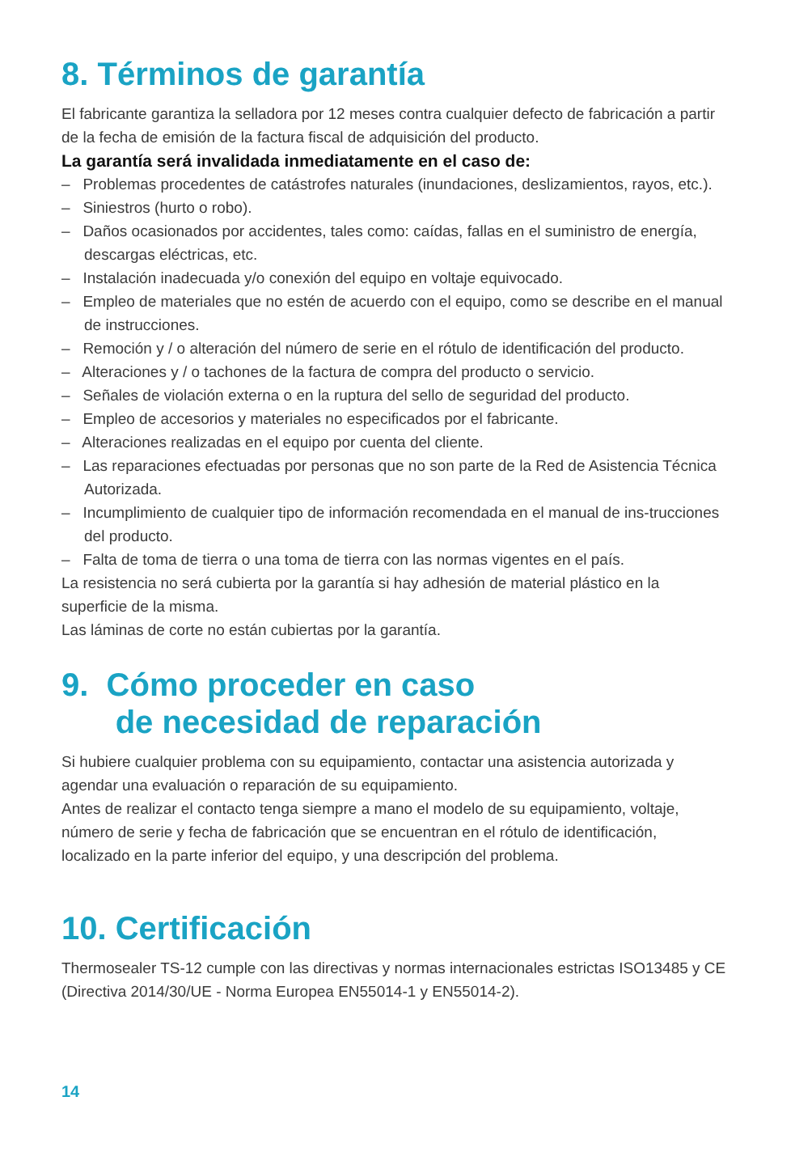8. Términos de garantía
El fabricante garantiza la selladora por 12 meses contra cualquier defecto de fabricación a partir de la fecha de emisión de la factura fiscal de adquisición del producto.
La garantía será invalidada inmediatamente en el caso de:
– Problemas procedentes de catástrofes naturales (inundaciones, deslizamientos, rayos, etc.).
– Siniestros (hurto o robo).
– Daños ocasionados por accidentes, tales como: caídas, fallas en el suministro de energía, descargas eléctricas, etc.
– Instalación inadecuada y/o conexión del equipo en voltaje equivocado.
– Empleo de materiales que no estén de acuerdo con el equipo, como se describe en el manual de instrucciones.
– Remoción y / o alteración del número de serie en el rótulo de identificación del producto.
– Alteraciones y / o tachones de la factura de compra del producto o servicio.
– Señales de violación externa o en la ruptura del sello de seguridad del producto.
– Empleo de accesorios y materiales no especificados por el fabricante.
– Alteraciones realizadas en el equipo por cuenta del cliente.
– Las reparaciones efectuadas por personas que no son parte de la Red de Asistencia Técnica Autorizada.
– Incumplimiento de cualquier tipo de información recomendada en el manual de ins-trucciones del producto.
– Falta de toma de tierra o una toma de tierra con las normas vigentes en el país.
La resistencia no será cubierta por la garantía si hay adhesión de material plástico en la superficie de la misma.
Las láminas de corte no están cubiertas por la garantía.
9. Cómo proceder en caso
de necesidad de reparación
Si hubiere cualquier problema con su equipamiento, contactar una asistencia autorizada y agendar una evaluación o reparación de su equipamiento.
Antes de realizar el contacto tenga siempre a mano el modelo de su equipamiento, voltaje, número de serie y fecha de fabricación que se encuentran en el rótulo de identificación, localizado en la parte inferior del equipo, y una descripción del problema.
10. Certificación
Thermosealer TS-12 cumple con las directivas y normas internacionales estrictas ISO13485 y CE (Directiva 2014/30/UE - Norma Europea EN55014-1 y EN55014-2).
14